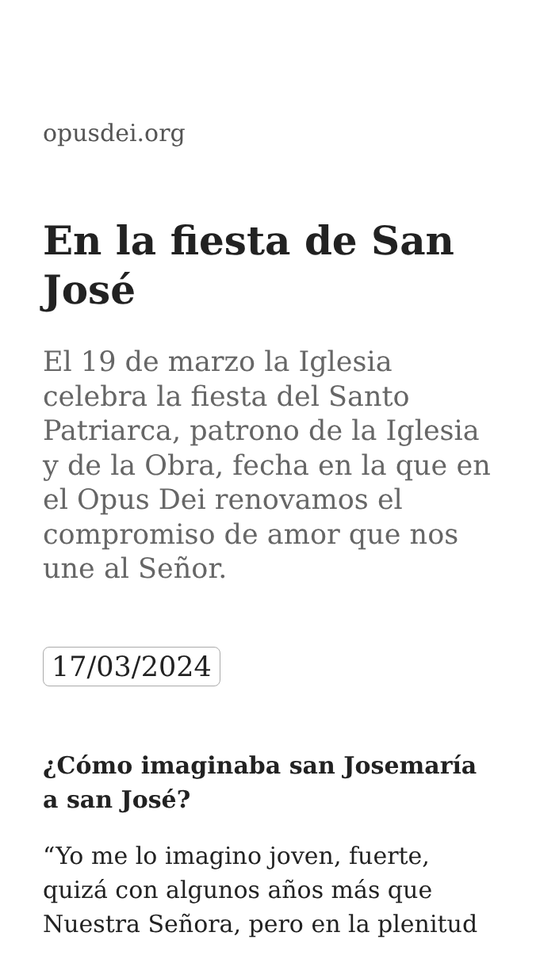opusdei.org
En la fiesta de San José
El 19 de marzo la Iglesia celebra la fiesta del Santo Patriarca, patrono de la Iglesia y de la Obra, fecha en la que en el Opus Dei renovamos el compromiso de amor que nos une al Señor.
17/03/2024
¿Cómo imaginaba san Josemaría a san José?
“Yo me lo imagino joven, fuerte, quizá con algunos años más que Nuestra Señora, pero en la plenitud